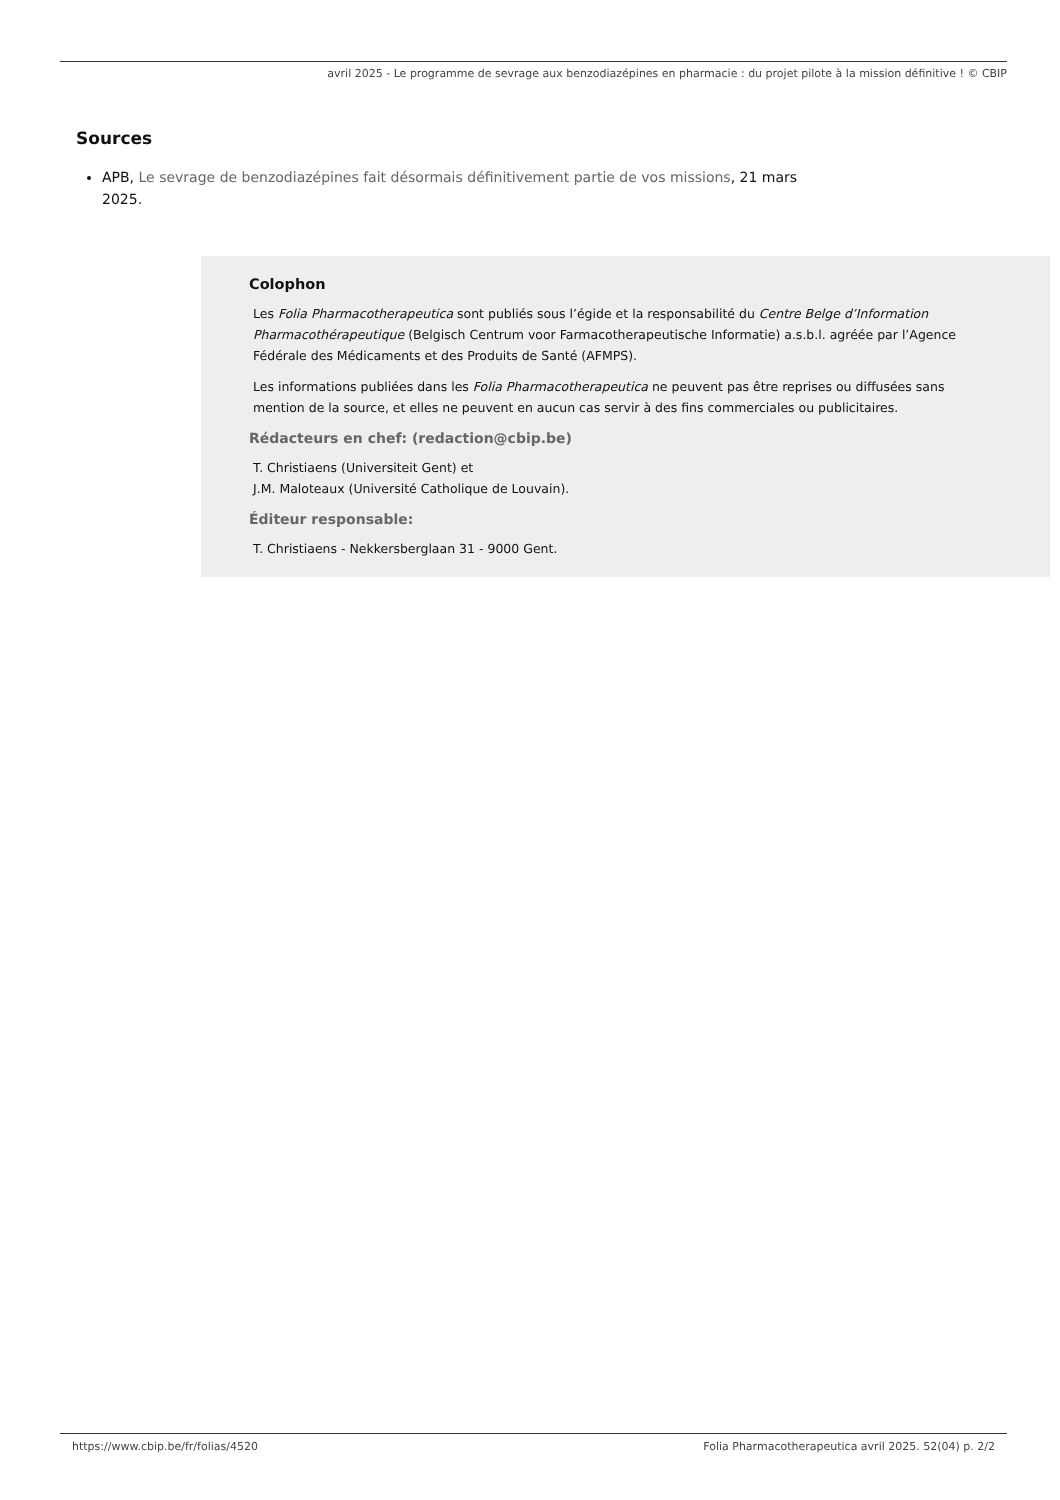avril 2025 - Le programme de sevrage aux benzodiazépines en pharmacie : du projet pilote à la mission définitive ! © CBIP
Sources
APB, Le sevrage de benzodiazépines fait désormais définitivement partie de vos missions, 21 mars 2025.
Colophon
Les Folia Pharmacotherapeutica sont publiés sous l’égide et la responsabilité du Centre Belge d’Information Pharmacothérapeutique (Belgisch Centrum voor Farmacotherapeutische Informatie) a.s.b.l. agréée par l’Agence Fédérale des Médicaments et des Produits de Santé (AFMPS).
Les informations publiées dans les Folia Pharmacotherapeutica ne peuvent pas être reprises ou diffusées sans mention de la source, et elles ne peuvent en aucun cas servir à des fins commerciales ou publicitaires.
Rédacteurs en chef: (redaction@cbip.be)
T. Christiaens (Universiteit Gent) et
J.M. Maloteaux (Université Catholique de Louvain).
Éditeur responsable:
T. Christiaens - Nekkersberglaan 31 - 9000 Gent.
https://www.cbip.be/fr/folias/4520 Folia Pharmacotherapeutica avril 2025. 52(04) p. 2/2